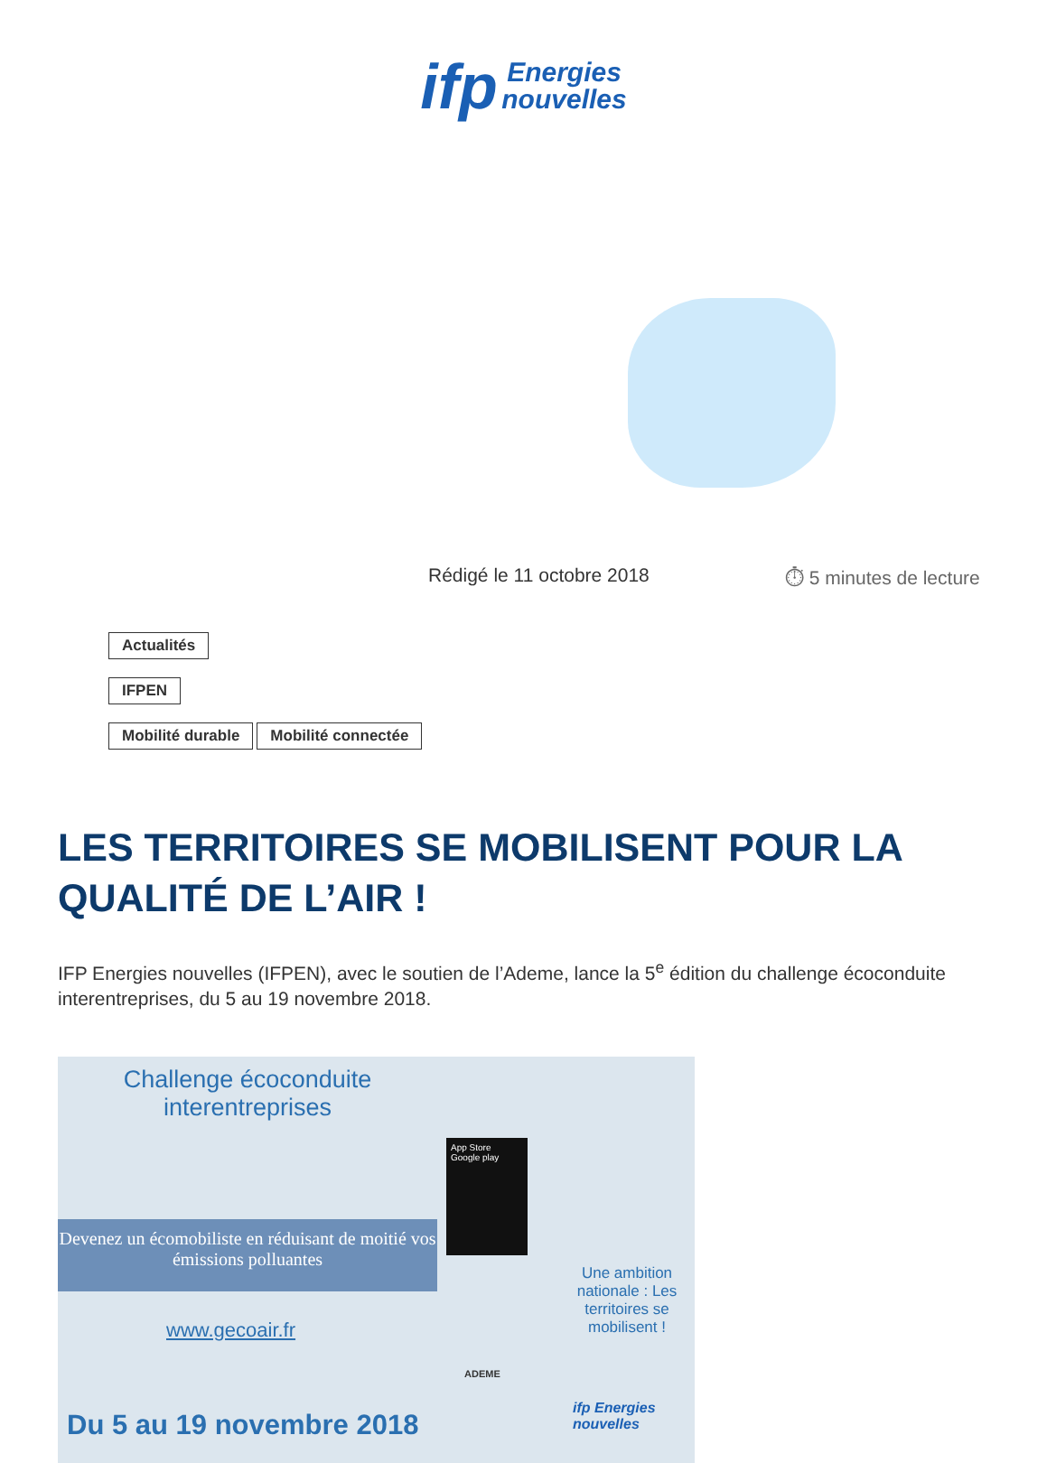ifp Energies
nouvelles
Rédigé le 11 octobre 2018 ⏱ 5 minutes de lecture
Actualités
IFPEN
Mobilité durable Mobilité connectée
LES TERRITOIRES SE MOBILISENT POUR LA QUALITÉ DE L’AIR !
IFP Energies nouvelles (IFPEN), avec le soutien de l’Ademe, lance la 5<sup>e</sup> édition du challenge écoconduite interentreprises, du 5 au 19 novembre 2018.
Challenge écoconduite interentreprises
Devenez un écomobiliste en réduisant de moitié vos émissions polluantes
www.gecoair.fr
App Store
Google play
Une ambition nationale : Les territoires se mobilisent !
Du 5 au 19 novembre 2018
ADEME
ifp Energies nouvelles